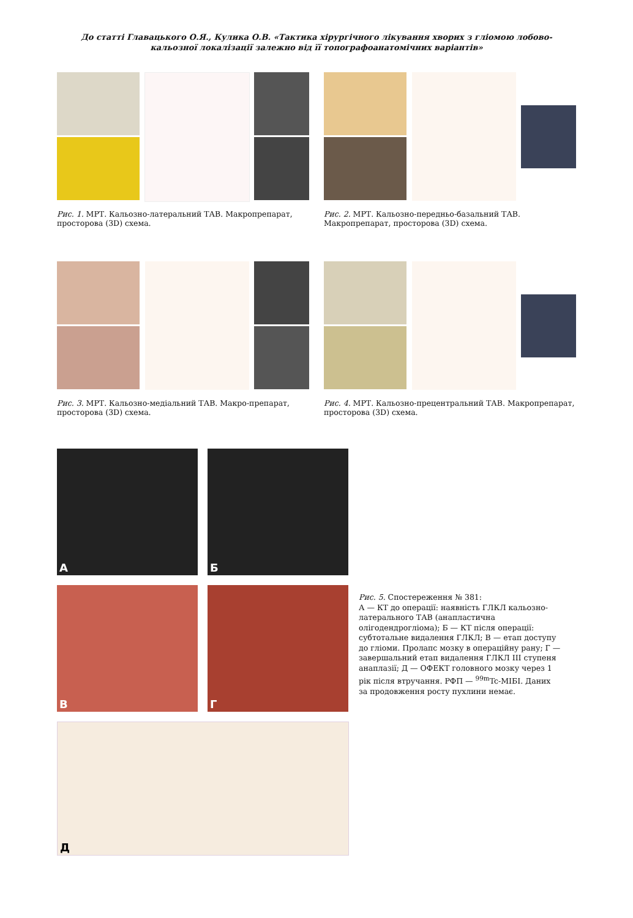До статті Главацького О.Я., Кулика О.В. «Тактика хірургічного лікування хворих з гліомою лобово-кальозної локалізації залежно від її топографоанатомічних варіантів»
Рис. 1. МРТ. Кальозно-латеральний ТАВ. Макропрепарат, просторова (3D) схема.
Рис. 2. МРТ. Кальозно-передньо-базальний ТАВ. Макропрепарат, просторова (3D) схема.
Рис. 3. МРТ. Кальозно-медіальний ТАВ. Макро-препарат, просторова (3D) схема.
Рис. 4. МРТ. Кальозно-прецентральний ТАВ. Макропрепарат, просторова (3D) схема.
А
Б
В
Г
Д
Рис. 5. Спостереження № 381:
А — КТ до операції: наявність ГЛКЛ кальозно-латерального ТАВ (анапластична олігодендрогліома); Б — КТ після операції: субтотальне видалення ГЛКЛ; В — етап доступу до гліоми. Пролапс мозку в операційну рану; Г — завершальний етап видалення ГЛКЛ III ступеня анаплазії; Д — ОФЕКТ головного мозку через 1 рік після втручання. РФП — <sup>99m</sup>Tc-МІБІ. Даних за продовження росту пухлини немає.